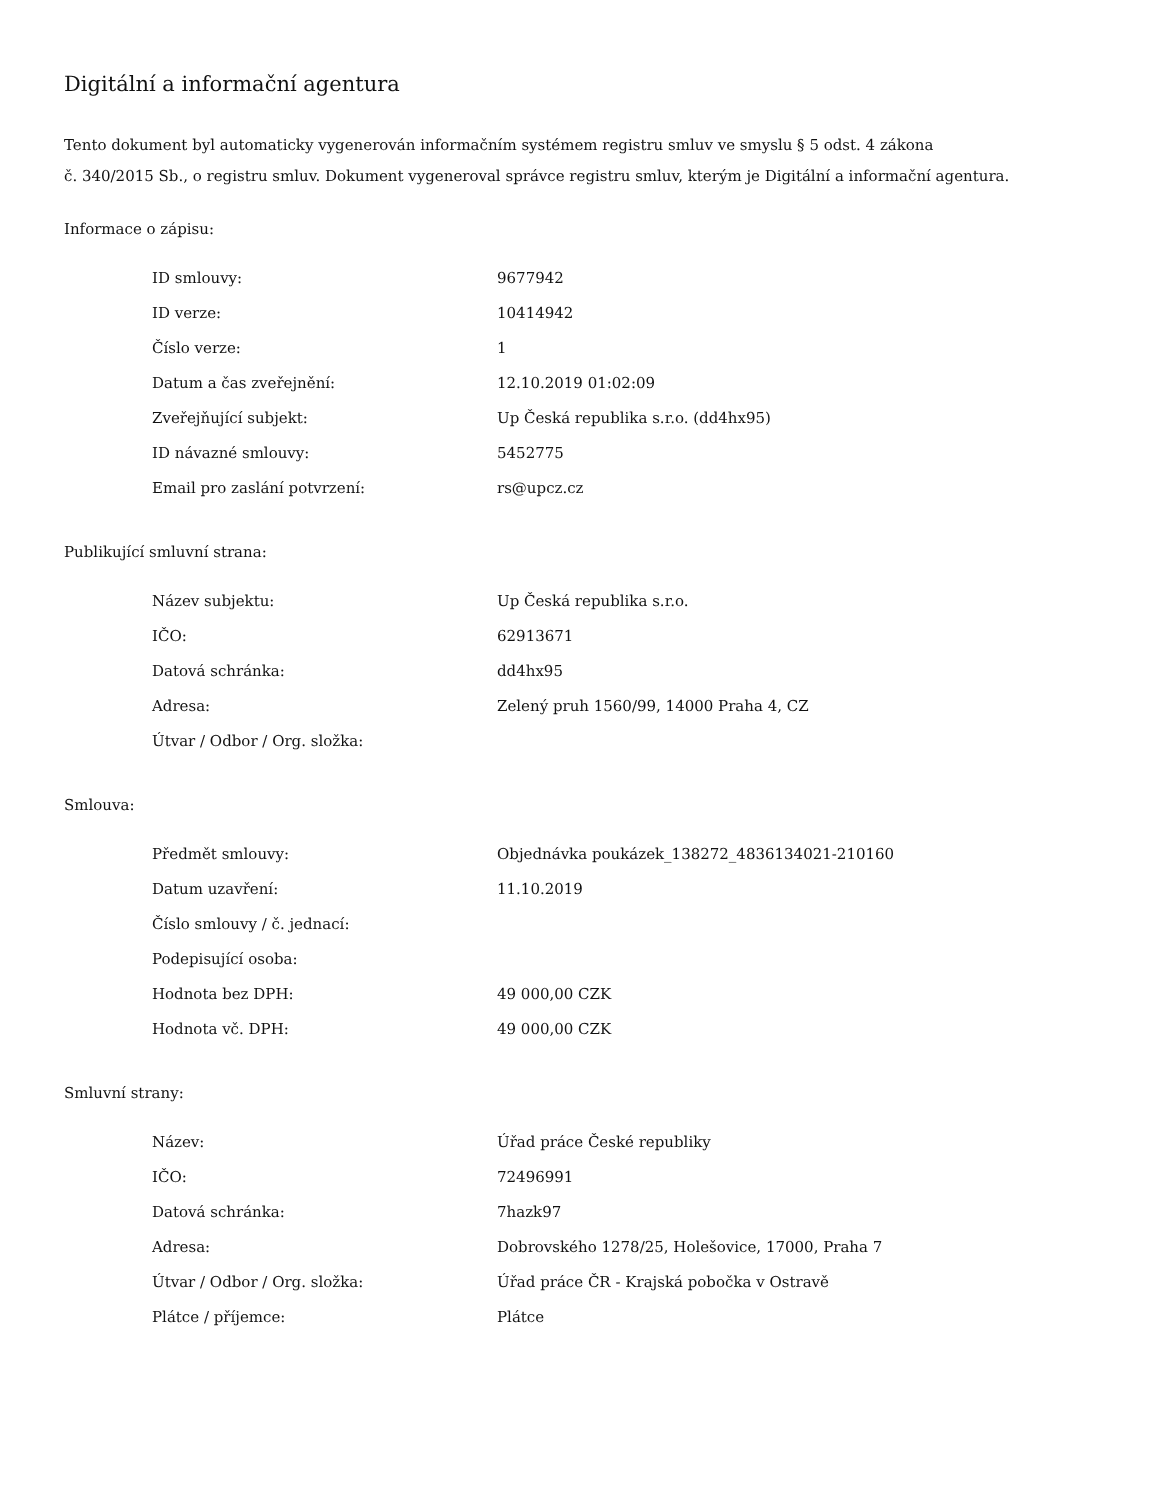Digitální a informační agentura
Tento dokument byl automaticky vygenerován informačním systémem registru smluv ve smyslu § 5 odst. 4 zákona
č. 340/2015 Sb., o registru smluv. Dokument vygeneroval správce registru smluv, kterým je Digitální a informační agentura.
Informace o zápisu:
| ID smlouvy: | 9677942 |
| ID verze: | 10414942 |
| Číslo verze: | 1 |
| Datum a čas zveřejnění: | 12.10.2019 01:02:09 |
| Zveřejňující subjekt: | Up Česká republika s.r.o. (dd4hx95) |
| ID návazné smlouvy: | 5452775 |
| Email pro zaslání potvrzení: | rs@upcz.cz |
Publikující smluvní strana:
| Název subjektu: | Up Česká republika s.r.o. |
| IČO: | 62913671 |
| Datová schránka: | dd4hx95 |
| Adresa: | Zelený pruh 1560/99, 14000 Praha 4, CZ |
| Útvar / Odbor / Org. složka: | |
Smlouva:
| Předmět smlouvy: | Objednávka poukázek_138272_4836134021-210160 |
| Datum uzavření: | 11.10.2019 |
| Číslo smlouvy / č. jednací: | |
| Podepisující osoba: | |
| Hodnota bez DPH: | 49 000,00 CZK |
| Hodnota vč. DPH: | 49 000,00 CZK |
Smluvní strany:
| Název: | Úřad práce České republiky |
| IČO: | 72496991 |
| Datová schránka: | 7hazk97 |
| Adresa: | Dobrovského 1278/25, Holešovice, 17000, Praha 7 |
| Útvar / Odbor / Org. složka: | Úřad práce ČR - Krajská pobočka v Ostravě |
| Plátce / příjemce: | Plátce |